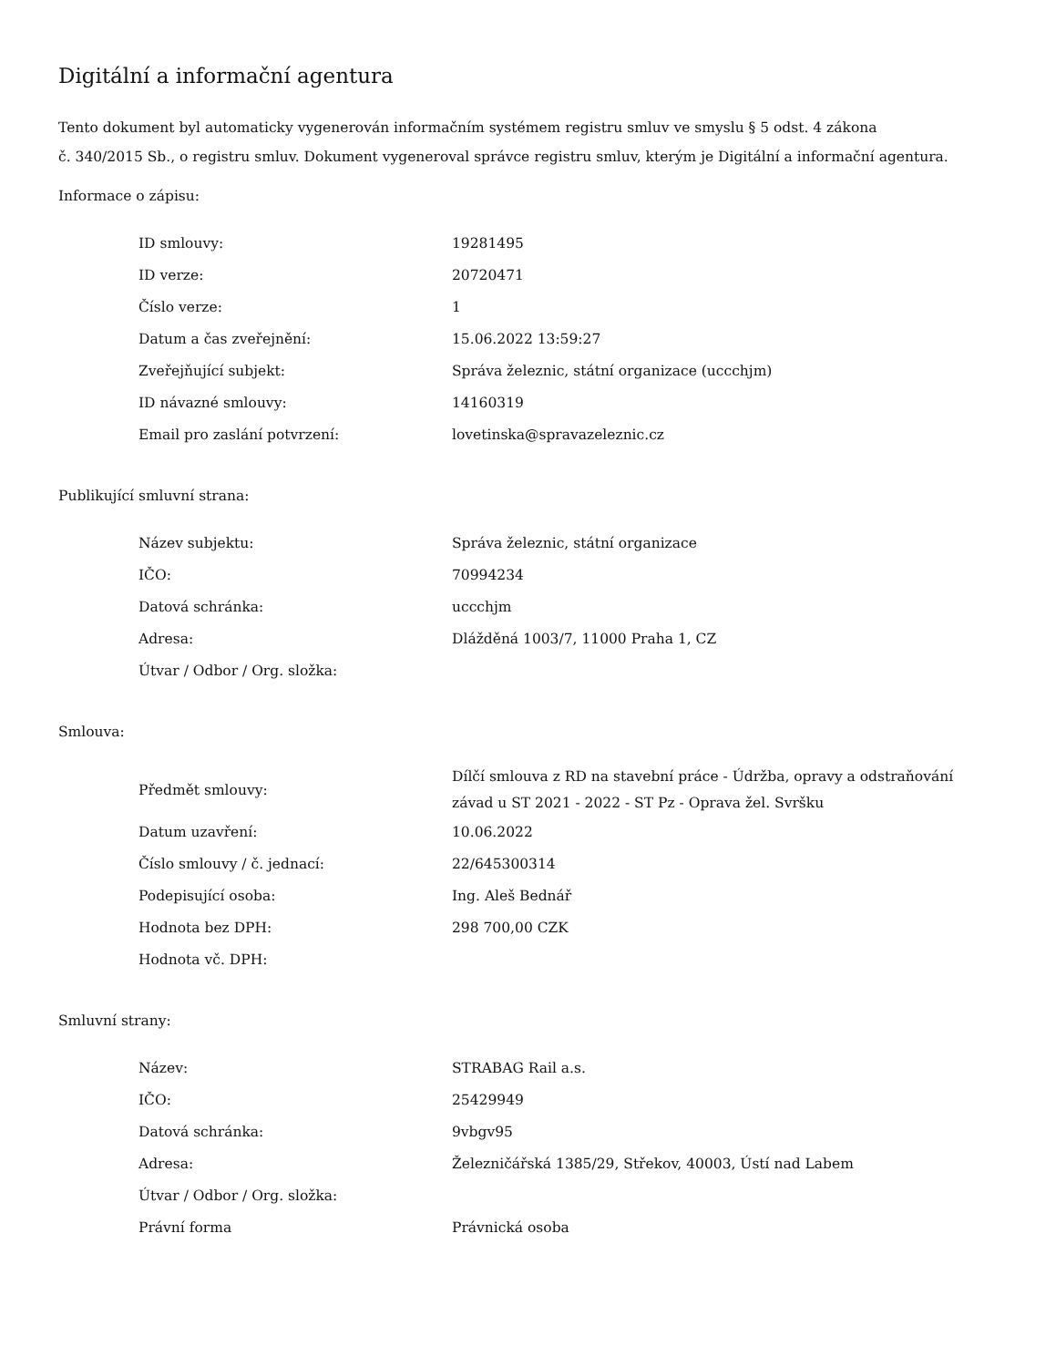Digitální a informační agentura
Tento dokument byl automaticky vygenerován informačním systémem registru smluv ve smyslu § 5 odst. 4 zákona
č. 340/2015 Sb., o registru smluv. Dokument vygeneroval správce registru smluv, kterým je Digitální a informační agentura.
Informace o zápisu:
| ID smlouvy: | 19281495 |
| ID verze: | 20720471 |
| Číslo verze: | 1 |
| Datum a čas zveřejnění: | 15.06.2022 13:59:27 |
| Zveřejňující subjekt: | Správa železnic, státní organizace (uccchjm) |
| ID návazné smlouvy: | 14160319 |
| Email pro zaslání potvrzení: | lovetinska@spravazeleznic.cz |
Publikující smluvní strana:
| Název subjektu: | Správa železnic, státní organizace |
| IČO: | 70994234 |
| Datová schránka: | uccchjm |
| Adresa: | Dlážděná 1003/7, 11000 Praha 1, CZ |
| Útvar / Odbor / Org. složka: | |
Smlouva:
| Předmět smlouvy: | Dílčí smlouva z RD na stavební práce - Údržba, opravy a odstraňování závad u ST 2021 - 2022 - ST Pz - Oprava žel. Svršku |
| Datum uzavření: | 10.06.2022 |
| Číslo smlouvy / č. jednací: | 22/645300314 |
| Podepisující osoba: | Ing. Aleš Bednář |
| Hodnota bez DPH: | 298 700,00 CZK |
| Hodnota vč. DPH: | |
Smluvní strany:
| Název: | STRABAG Rail a.s. |
| IČO: | 25429949 |
| Datová schránka: | 9vbgv95 |
| Adresa: | Železničářská 1385/29, Střekov, 40003, Ústí nad Labem |
| Útvar / Odbor / Org. složka: | |
| Právní forma | Právnická osoba |